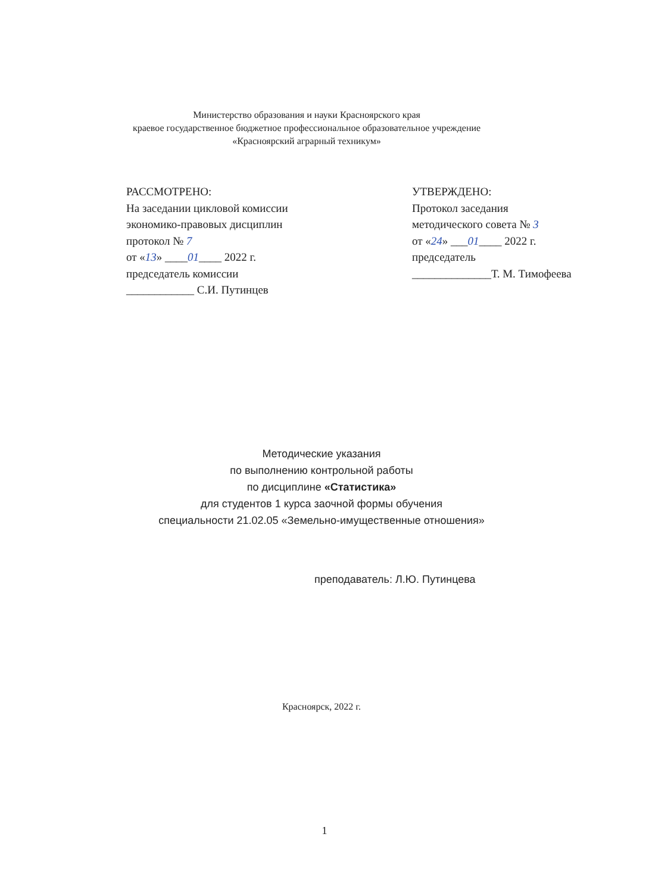Министерство образования и науки Красноярского края
краевое государственное бюджетное профессиональное образовательное учреждение
«Красноярский аграрный техникум»
РАССМОТРЕНО:
На заседании цикловой комиссии
экономико-правовых дисциплин
протокол № 7
от «13» ____01____ 2022 г.
председатель комиссии
____________ С.И. Путинцев
УТВЕРЖДЕНО:
Протокол заседания
методического совета № 3
от «24» ___01____ 2022 г.
председатель
______________Т. М. Тимофеева
Методические указания
по выполнению контрольной работы
по дисциплине «Статистика»
для студентов 1 курса заочной формы обучения
специальности 21.02.05 «Земельно-имущественные отношения»
преподаватель: Л.Ю. Путинцева
Красноярск, 2022 г.
1